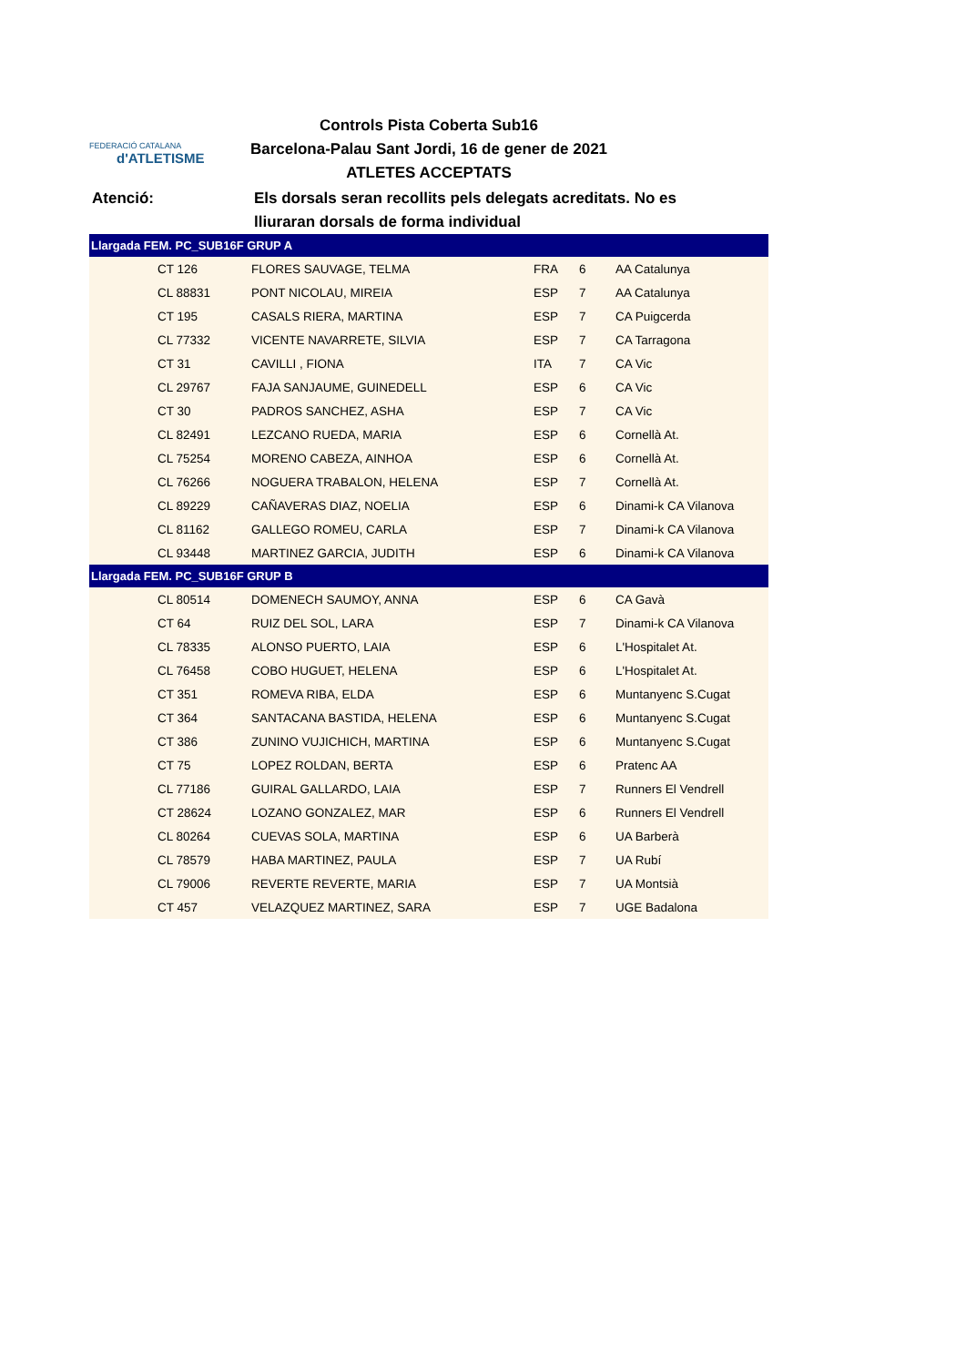FEDERACIÓ CATALANA
d'ATLETISME
Controls Pista Coberta Sub16
Barcelona-Palau Sant Jordi, 16 de gener de 2021
ATLETES ACCEPTATS
Atenció: Els dorsals seran recollits pels delegats acreditats. No es
lliuraran dorsals de forma individual
| Llargada FEM. PC_SUB16F GRUP A | | | | | |
| --- | --- | --- | --- | --- | --- |
| | CT 126 | FLORES SAUVAGE, TELMA | FRA | 6 | AA Catalunya |
| | CL 88831 | PONT NICOLAU, MIREIA | ESP | 7 | AA Catalunya |
| | CT 195 | CASALS RIERA, MARTINA | ESP | 7 | CA Puigcerda |
| | CL 77332 | VICENTE NAVARRETE, SILVIA | ESP | 7 | CA Tarragona |
| | CT 31 | CAVILLI , FIONA | ITA | 7 | CA Vic |
| | CL 29767 | FAJA SANJAUME, GUINEDELL | ESP | 6 | CA Vic |
| | CT 30 | PADROS SANCHEZ, ASHA | ESP | 7 | CA Vic |
| | CL 82491 | LEZCANO RUEDA, MARIA | ESP | 6 | Cornellà At. |
| | CL 75254 | MORENO CABEZA, AINHOA | ESP | 6 | Cornellà At. |
| | CL 76266 | NOGUERA TRABALON, HELENA | ESP | 7 | Cornellà At. |
| | CL 89229 | CAÑAVERAS DIAZ, NOELIA | ESP | 6 | Dinami-k CA Vilanova |
| | CL 81162 | GALLEGO ROMEU, CARLA | ESP | 7 | Dinami-k CA Vilanova |
| | CL 93448 | MARTINEZ GARCIA, JUDITH | ESP | 6 | Dinami-k CA Vilanova |
| Llargada FEM. PC_SUB16F GRUP B | | | | | |
| | CL 80514 | DOMENECH SAUMOY, ANNA | ESP | 6 | CA Gavà |
| | CT 64 | RUIZ DEL SOL, LARA | ESP | 7 | Dinami-k CA Vilanova |
| | CL 78335 | ALONSO PUERTO, LAIA | ESP | 6 | L'Hospitalet At. |
| | CL 76458 | COBO HUGUET, HELENA | ESP | 6 | L'Hospitalet At. |
| | CT 351 | ROMEVA RIBA, ELDA | ESP | 6 | Muntanyenc S.Cugat |
| | CT 364 | SANTACANA BASTIDA, HELENA | ESP | 6 | Muntanyenc S.Cugat |
| | CT 386 | ZUNINO VUJICHICH, MARTINA | ESP | 6 | Muntanyenc S.Cugat |
| | CT 75 | LOPEZ ROLDAN, BERTA | ESP | 6 | Pratenc AA |
| | CL 77186 | GUIRAL GALLARDO, LAIA | ESP | 7 | Runners El Vendrell |
| | CT 28624 | LOZANO GONZALEZ, MAR | ESP | 6 | Runners El Vendrell |
| | CL 80264 | CUEVAS SOLA, MARTINA | ESP | 6 | UA Barberà |
| | CL 78579 | HABA MARTINEZ, PAULA | ESP | 7 | UA Rubí |
| | CL 79006 | REVERTE REVERTE, MARIA | ESP | 7 | UA Montsià |
| | CT 457 | VELAZQUEZ MARTINEZ, SARA | ESP | 7 | UGE Badalona |